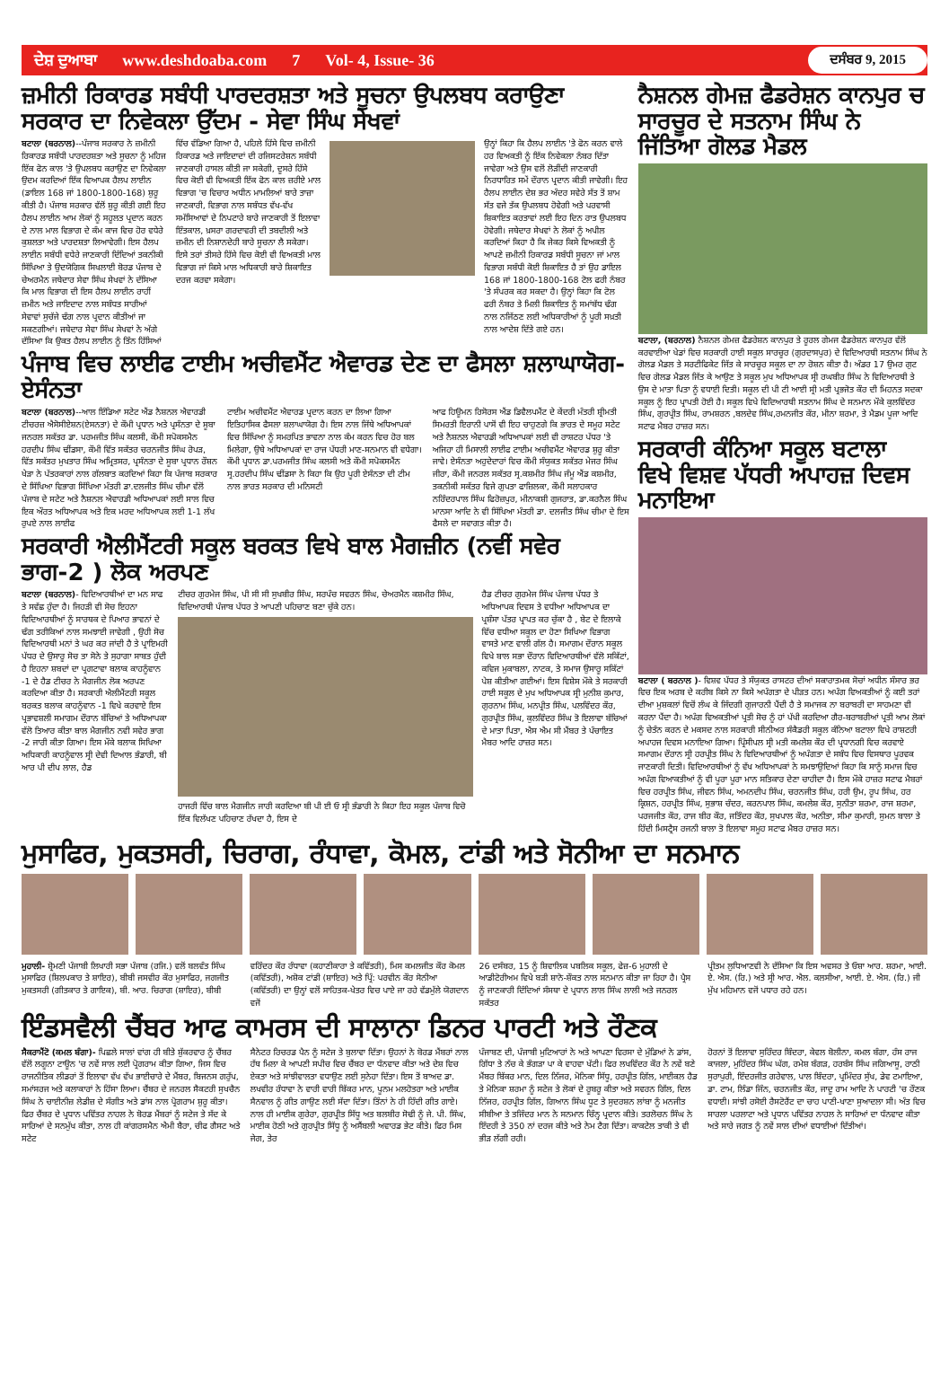ਦੇਸ਼ ਦੁਆਬਾ www.deshdoaba.com 7 Vol- 4, Issue- 36
ਦਸੰਬਰ 9, 2015
ਜ਼ਮੀਨੀ ਰਿਕਾਰਡ ਸਬੰਧੀ ਪਾਰਦਰਸ਼ਤਾ ਅਤੇ ਸੂਚਨਾ ਉਪਲਬਧ ਕਰਾਉਣਾ ਸਰਕਾਰ ਦਾ ਨਿਵੇਕਲਾ ਉੱਦਮ - ਸੇਵਾ ਸਿੰਘ ਸੇਖਵਾਂ
ਬਟਾਲਾ (ਬਰਨਾਲ)--ਪੰਜਾਬ ਸਰਕਾਰ ਨੇ ਜ਼ਮੀਨੀ ਰਿਕਾਰਡ ਸਬੰਧੀ ਪਾਰਦਰਸ਼ਤਾ ਅਤੇ ਸੂਚਨਾ ਨੂੰ ਮਹਿਜ ਇੱਕ ਫੋਨ ਕਾਲ 'ਤੇ ਉਪਲਬਧ ਕਰਾਉਣ ਦਾ ਨਿਵੇਕਲਾ ਉਦਮ ਕਰਦਿਆਂ ਇੱਕ ਵਿਆਪਕ ਹੈਲਪ ਲਾਈਨ (ਡਾਇਲ 168 ਜਾਂ 1800-1800-168) ਸ਼ੁਰੂ ਕੀਤੀ ਹੈ। ਪੰਜਾਬ ਸਰਕਾਰ ਵੱਲੋਂ ਸ਼ੁਰੂ ਕੀਤੀ ਗਈ ਇਹ ਹੈਲਪ ਲਾਈਨ ਆਮ ਲੋਕਾਂ ਨੂੰ ਸਹੂਲਤ ਪ੍ਰਦਾਨ ਕਰਨ ਦੇ ਨਾਲ ਮਾਲ ਵਿਭਾਗ ਦੇ ਕੰਮ ਕਾਜ ਵਿਚ ਹੋਰ ਵਧੇਰੇ ਕੁਸ਼ਲਤਾ ਅਤੇ ਪਾਰਦਸ਼ਤਾ ਲਿਆਵੇਗੀ। ਇਸ ਹੈਲਪ ਲਾਈਨ ਸਬੰਧੀ ਵਧੇਰੇ ਜਾਣਕਾਰੀ ਦਿੰਦਿਆਂ ਤਕਨੀਕੀ ਸਿੱਖਿਆ ਤੇ ਉਦਯੋਗਿਕ ਸਿਖਲਾਈ ਬੋਰਡ ਪੰਜਾਬ ਦੇ ਚੇਅਰਮੈਨ ਜਥੇਦਾਰ ਸੇਵਾ ਸਿੰਘ ਸੇਖਵਾਂ ਨੇ ਦੱਸਿਆ ਕਿ ਮਾਲ ਵਿਭਾਗ ਦੀ ਇਸ ਹੈਲਪ ਲਾਈਨ ਰਾਹੀਂ ਜ਼ਮੀਨ ਅਤੇ ਜਾਇਦਾਦ ਨਾਲ ਸਬੰਧਤ ਸਾਰੀਆਂ ਸੇਵਾਵਾਂ ਸੁਚੱਜੇ ਢੰਗ ਨਾਲ ਪ੍ਰਦਾਨ ਕੀਤੀਆਂ ਜਾ ਸਕਣਗੀਆਂ। ਜਥੇਦਾਰ ਸੇਵਾ ਸਿੰਘ ਸੇਖਵਾਂ ਨੇ ਅੱਗੇ ਦੱਸਿਆ ਕਿ ਉਕਤ ਹੈਲਪ ਲਾਈਨ ਨੂੰ ਤਿੰਨ ਹਿੱਸਿਆਂ
ਵਿੱਚ ਵੰਡਿਆ ਗਿਆ ਹੈ, ਪਹਿਲੇ ਹਿੱਸੇ ਵਿਚ ਜ਼ਮੀਨੀ ਰਿਕਾਰਡ ਅਤੇ ਜਾਇਦਾਦਾਂ ਦੀ ਰਜਿਸਟਰੇਸ਼ਨ ਸਬੰਧੀ ਜਾਣਕਾਰੀ ਹਾਸਲ ਕੀਤੀ ਜਾ ਸਕੇਗੀ, ਦੂਸਰੇ ਹਿੱਸੇ ਵਿਚ ਕੋਈ ਵੀ ਵਿਅਕਤੀ ਇੱਕ ਫੋਨ ਕਾਲ ਜ਼ਰੀਏ ਮਾਲ ਵਿਭਾਗ 'ਚ ਵਿਚਾਰ ਅਧੀਨ ਮਾਮਲਿਆਂ ਬਾਰੇ ਤਾਜ਼ਾ ਜਾਣਕਾਰੀ, ਵਿਭਾਗ ਨਾਲ ਸਬੰਧਤ ਵੱਖ-ਵੱਖ ਸਮੱਸਿਆਵਾਂ ਦੇ ਨਿਪਟਾਰੇ ਬਾਰੇ ਜਾਣਕਾਰੀ ਤੋਂ ਇਲਾਵਾ ਇੰਤਕਾਲ, ਖ਼ਸਰਾ ਗਰਦਾਵਰੀ ਦੀ ਤਬਦੀਲੀ ਅਤੇ ਜ਼ਮੀਨ ਦੀ ਨਿਸ਼ਾਨਦੇਹੀ ਬਾਰੇ ਸੂਚਨਾ ਲੈ ਸਕੇਗਾ। ਇਸੇ ਤਰਾਂ ਤੀਸਰੇ ਹਿੱਸੇ ਵਿਚ ਕੋਈ ਵੀ ਵਿਅਕਤੀ ਮਾਲ ਵਿਭਾਗ ਜਾਂ ਕਿਸੇ ਮਾਲ ਅਧਿਕਾਰੀ ਬਾਰੇ ਸ਼ਿਕਾਇਤ ਦਰਜ ਕਰਵਾ ਸਕੇਗਾ।
ਉਨ੍ਹਾਂ ਕਿਹਾ ਕਿ ਹੈਲਪ ਲਾਈਨ 'ਤੇ ਫੋਨ ਕਰਨ ਵਾਲੇ ਹਰ ਵਿਅਕਤੀ ਨੂੰ ਇੱਕ ਨਿਵੇਕਲਾ ਨੰਬਰ ਦਿੱਤਾ ਜਾਵੇਗਾ ਅਤੇ ਉਸ ਵਲੋਂ ਲੋੜੀਂਦੀ ਜਾਣਕਾਰੀ ਨਿਰਧਾਰਿਤ ਸਮੇਂ ਦੌਰਾਨ ਪ੍ਰਦਾਨ ਕੀਤੀ ਜਾਵੇਗੀ। ਇਹ ਹੈਲਪ ਲਾਈਨ ਦੇਸ਼ ਭਰ ਅੰਦਰ ਸਵੇਰੇ ਸੱਤ ਤੋਂ ਸ਼ਾਮ ਸੱਤ ਵਜੇ ਤੱਕ ਉਪਲਬਧ ਹੋਵੇਗੀ ਅਤੇ ਪਰਵਾਸੀ ਸ਼ਿਕਾਇਤ ਕਰਤਾਵਾਂ ਲਈ ਇਹ ਦਿਨ ਰਾਤ ਉਪਲਬਧ ਹੋਵੇਗੀ। ਜਥੇਦਾਰ ਸੇਖਵਾਂ ਨੇ ਲੋਕਾਂ ਨੂੰ ਅਪੀਲ ਕਰਦਿਆਂ ਕਿਹਾ ਹੈ ਕਿ ਜੇਕਰ ਕਿਸੇ ਵਿਅਕਤੀ ਨੂੰ ਆਪਣੇ ਜ਼ਮੀਨੀ ਰਿਕਾਰਡ ਸਬੰਧੀ ਸੂਚਨਾ ਜਾਂ ਮਾਲ ਵਿਭਾਗ ਸਬੰਧੀ ਕੋਈ ਸ਼ਿਕਾਇਤ ਹੈ ਤਾਂ ਉਹ ਡਾਇਲ 168 ਜਾਂ 1800-1800-168 ਟੋਲ ਫਰੀ ਨੰਬਰ 'ਤੇ ਸੰਪਰਕ ਕਰ ਸਕਦਾ ਹੈ। ਉਨ੍ਹਾਂ ਕਿਹਾ ਕਿ ਟੋਲ ਫਰੀ ਨੰਬਰ ਤੇ ਮਿਲੀ ਸ਼ਿਕਾਇਤ ਨੂੰ ਸਮਾਂਬੱਧ ਢੰਗ ਨਾਲ ਨਜਿੱਠਣ ਲਈ ਅਧਿਕਾਰੀਆਂ ਨੂੰ ਪੂਰੀ ਸਖ਼ਤੀ ਨਾਲ ਆਦੇਸ਼ ਦਿੱਤੇ ਗਏ ਹਨ।
ਪੰਜਾਬ ਵਿਚ ਲਾਈਫ ਟਾਈਮ ਅਚੀਵਮੈਂਟ ਐਵਾਰਡ ਦੇਣ ਦਾ ਫੈਸਲਾ ਸ਼ਲਾਘਾਯੋਗ-ਏਸੰਨਤਾ
ਬਟਾਲਾ (ਬਰਨਾਲ)--ਆਲ ਇੰਡਿਆ ਸਟੇਟ ਐਂਡ ਨੈਸ਼ਨਲ ਐਵਾਰਡੀ ਟੀਚਰਜ਼ ਐਸੋਸੀਏਸ਼ਨ(ਏਸਨਤਾ) ਦੇ ਕੌਮੀ ਪ੍ਰਧਾਨ ਅਤੇ ਪ੍ਰਸੰਨਤਾ ਦੇ ਸੂਬਾ ਜਨਰਲ ਸਕੱਤਰ ਡਾ. ਪਰਮਜੀਤ ਸਿੰਘ ਕਲਸੀ, ਕੌਮੀ ਸਪੋਕਸਮੈਨ ਹਰਦੀਪ ਸਿੰਘ ਢੀਂਡਸਾ, ਕੌਮੀ ਵਿੱਤ ਸਕੱਤਰ ਚਰਨਜੀਤ ਸਿੰਘ ਰੋਪੜ, ਵਿੱਤ ਸਕੱਤਰ ਮੁਖਤਾਰ ਸਿੰਘ ਅਮ੍ਰਿਤਸਰ, ਪ੍ਰਸੰਨਤਾ ਦੇ ਸੂਬਾ ਪ੍ਰਧਾਨ ਰੌਸ਼ਨ ਖੇੜਾ ਨੇ ਪੱਤਰਕਾਰਾਂ ਨਾਲ ਗੱਲਬਾਤ ਕਰਦਿਆਂ ਕਿਹਾ ਕਿ ਪੰਜਾਬ ਸਰਕਾਰ ਦੇ ਸਿੱਖਿਆ ਵਿਭਾਗ ਸਿੱਖਿਆ ਮੰਤਰੀ ਡਾ.ਦਲਜੀਤ ਸਿੰਘ ਚੀਮਾ ਵੱਲੋਂ ਪੰਜਾਬ ਦੇ ਸਟੇਟ ਅਤੇ ਨੈਸ਼ਨਲ ਐਵਾਰਡੀ ਅਧਿਆਪਕਾਂ ਲਈ ਸਾਲ ਵਿਚ ਇਕ ਔਰਤ ਅਧਿਆਪਕ ਅਤੇ ਇਕ ਮਰਦ ਅਧਿਆਪਕ ਲਈ 1-1 ਲੱਖ ਰੁਪਏ ਨਾਲ ਲਾਈਫ
ਟਾਈਮ ਅਚੀਵਮੈਂਟ ਐਵਾਰਡ ਪ੍ਰਦਾਨ ਕਰਨ ਦਾ ਲਿਆ ਗਿਆ ਇਤਿਹਾਸਿਕ ਫੈਸਲਾ ਸ਼ਲਾਘਾਯੋਗ ਹੈ। ਇਸ ਨਾਲ ਜਿੱਥੇ ਅਧਿਆਪਕਾਂ ਵਿਚ ਸਿੱਖਿਆ ਨੂੰ ਸਮਰਪਿਤ ਭਾਵਨਾ ਨਾਲ ਕੰਮ ਕਰਨ ਵਿਚ ਹੋਰ ਬਲ ਮਿਲੇਗਾ, ਉਥੇ ਅਧਿਆਪਕਾਂ ਦਾ ਰਾਜ ਪੱਧਰੀ ਮਾਣ-ਸਨਮਾਨ ਵੀ ਵਧੇਗਾ। ਕੌਮੀ ਪ੍ਰਧਾਨ ਡਾ.ਪਰਮਜੀਤ ਸਿੰਘ ਕਲਸੀ ਅਤੇ ਕੌਮੀ ਸਪੋਕਸਮੈਂਨ ਸ੍ਰ.ਹਰਦੀਪ ਸਿੰਘ ਢੀਂਡਸਾ ਨੇ ਕਿਹਾ ਕਿ ਉਹ ਪੂਰੀ ਏਸੰਨਤਾ ਦੀ ਟੀਮ ਨਾਲ ਭਾਰਤ ਸਰਕਾਰ ਦੀ ਮਨਿਸਟੀ
ਆਫ ਹਿਊਮਨ ਰਿਸੋਰਸ ਐਂਡ ਡਿਵੈਲਪਮੈਂਟ ਦੇ ਕੇਂਦਰੀ ਮੰਤਰੀ ਸ਼੍ਰੀਮਤੀ ਸਿਮਰਤੀ ਇਰਾਨੀ ਪਾਸੋਂ ਵੀ ਇਹ ਚਾਹੁਣਗੇ ਕਿ ਭਾਰਤ ਦੇ ਸਮੂਹ ਸਟੇਟ ਅਤੇ ਨੈਸ਼ਨਲ ਐਵਾਰਡੀ ਅਧਿਆਪਕਾਂ ਲਈ ਵੀ ਰਾਸ਼ਟਰ ਪੱਧਰ 'ਤੇ ਅਜਿਹਾ ਹੀ ਮਿਸਾਲੀ ਲਾਈਫ ਟਾਈਮ ਅਚੀਵਮੈਂਟ ਐਵਾਰਡ ਸ਼ੁਰੂ ਕੀਤਾ ਜਾਵੇ। ਏਸੰਨਤਾ ਅਹੁਦੇਦਾਰਾਂ ਵਿਚ ਕੌਮੀ ਸੰਯੁਕਤ ਸਕੱਤਰ ਮੇਜਰ ਸਿੰਘ ਜੀਰਾ, ਕੌਮੀ ਜਨਰਲ ਸਕੱਤਰ ਸ੍ਰ.ਕਸ਼ਮੀਰ ਸਿੰਘ ਜੰਮੂ ਐਂਡ ਕਸ਼ਮੀਰ, ਤਕਨੀਕੀ ਸਕੱਤਰ ਵਿਜੇ ਗੁਪਤਾ ਫਾਜ਼ਿਲਕਾ, ਕੌਮੀ ਸਲਾਹਕਾਰ ਨਰਿੰਦਰਪਾਲ ਸਿੰਘ ਫਿਰੋਜ਼ਪੁਰ, ਮੀਨਾਕਸ਼ੀ ਗੁਜਰਾਤ, ਡਾ.ਕਰਨੈਲ ਸਿੰਘ ਮਾਨਸਾ ਆਦਿ ਨੇ ਵੀ ਸਿੱਖਿਆ ਮੰਤਰੀ ਡਾ. ਦਲਜੀਤ ਸਿੰਘ ਚੀਮਾ ਦੇ ਇਸ ਫੈਸਲੇ ਦਾ ਸਵਾਗਤ ਕੀਤਾ ਹੈ।
ਸਰਕਾਰੀ ਐਲੀਮੈਂਟਰੀ ਸਕੂਲ ਬਰਕਤ ਵਿਖੇ ਬਾਲ ਮੈਗਜ਼ੀਨ (ਨਵੀਂ ਸਵੇਰ ਭਾਗ-2 ) ਲੋਕ ਅਰਪਣ
ਬਟਾਲਾ (ਬਰਨਾਲ)- ਵਿਦਿਆਰਥੀਆਂ ਦਾ ਮਨ ਸਾਫ ਤੇ ਸਵੱਛ ਹੁੰਦਾ ਹੈ। ਜਿਹੜੀ ਵੀ ਸੋਚ ਇਹਨਾ ਵਿਦਿਆਰਥੀਆਂ ਨੂੰ ਸਾਰਥਕ ਦੇ ਪਿਆਰ ਭਾਵਨਾਂ ਦੇ ਢੰਗ ਤਰੀਕਿਆਂ ਨਾਲ ਸਮਝਾਈ ਜਾਵੇਗੀ , ਉਹੀ ਸੋਚ ਵਿਦਿਆਰਥੀ ਮਨਾਂ ਤੇ ਘਰ ਕਰ ਜਾਂਦੀ ਹੈ ਤੇ ਪ੍ਰਾਇਮਰੀ ਪੱਧਰ ਦੇ ਉਸਾਰੂ ਸੋਚ ਤਾ ਸੋਨੇ ਤੇ ਸੁਹਾਗਾ ਸਾਬਤ ਹੁੰਦੀ ਹੈ ਇਹਨਾ ਸ਼ਬਦਾਂ ਦਾ ਪ੍ਰਗਟਾਵਾ ਬਲਾਕ ਕਾਹਨੂੰਵਾਨ -1 ਦੇ ਹੈਡ ਟੀਚਰ ਨੇ ਮੈਗਜੀਨ ਲੋਕ ਅਰਪਣ ਕਰਦਿਆ ਕੀਤਾ ਹੈ। ਸਰਕਾਰੀ ਐਲੀਮੈਂਟਰੀ ਸਕੂਲ ਬਰਕਤ ਬਲਾਕ ਕਾਹਨੂੰਵਾਨ -1 ਵਿਖੇ ਕਰਵਾਏ ਇਸ ਪ੍ਰਭਾਵਸ਼ਲੀ ਸਮਾਗਮ ਦੌਰਾਨ ਬੱਚਿਆਂ ਤੇ ਅਧਿਆਪਕਾ ਵੱਲੋ ਤਿਆਰ ਕੀਤਾ ਬਾਲ ਮੈਗਜੀਨ ਨਵੀ ਸਵੇਰ ਭਾਗ -2 ਜਾਰੀ ਕੀਤਾ ਗਿਆ। ਇਸ ਮੌਕੇ ਬਲਾਕ ਸਿਖਿਆ ਅਧਿਕਾਰੀ ਕਾਹਨੂੰਵਾਲ ਸ੍ਰੀ ਦੇਵੀ ਦਿਆਲ ਭੰਡਾਰੀ, ਬੀ ਆਰ ਪੀ ਦੀਪ ਲਾਲ, ਹੈਡ
ਟੀਚਰ ਗੁਰਮੇਜ ਸਿੰਘ, ਪੀ ਸੀ ਸੀ ਸੁਖਬੀਰ ਸਿੰਘ, ਸਰਪੰਚ ਸਵਰਨ ਸਿੰਘ, ਚੇਅਰਮੈਨ ਕਸ਼ਮੀਰ ਸਿੰਘ, ਵਿਦਿਆਰਥੀ ਪੰਜਾਬ ਪੱਧਰ ਤੇ ਆਪਣੀ ਪਹਿਚਾਣ ਬਣਾ ਚੁੱਕੇ ਹਨ।
ਹਾਜਰੀ ਵਿੱਚ ਬਾਲ ਮੈਗਜੀਨ ਜਾਰੀ ਕਰਦਿਆ ਬੀ ਪੀ ਈ ਓ ਸ੍ਰੀ ਭੰਡਾਰੀ ਨੇ ਕਿਹਾ ਇਹ ਸਕੂਲ ਪੰਜਾਬ ਵਿਚੋ ਇੱਕ ਵਿਲੱਖਣ ਪਹਿਚਾਣ ਰੱਖਦਾ ਹੈ, ਇਸ ਦੇ
ਹੈਡ ਟੀਚਰ ਗੁਰਮੇਜ ਸਿੰਘ ਪੰਜਾਬ ਪੱਧਰ ਤੇ ਅਧਿਆਪਕ ਦਿਵਸ ਤੇ ਵਧੀਆ ਅਧਿਆਪਕ ਦਾ ਪ੍ਰਸ਼ੰਸਾ ਪੱਤਰ ਪ੍ਰਾਪਤ ਕਰ ਚੁੱਕਾ ਹੈ , ਬੇਟ ਦੇ ਇਲਾਕੇ ਵਿੱਚ ਵਧੀਆ ਸਕੂਲ ਦਾ ਹੋਣਾ ਸਿਖਿਆ ਵਿਭਾਗ ਵਾਸਤੇ ਮਾਣ ਵਾਲੀ ਗੱਲ ਹੈ। ਸਮਾਗਮ ਦੌਰਾਨ ਸਕੂਲ ਵਿਖੇ ਬਾਲ ਸਭਾ ਦੌਰਾਨ ਵਿਦਿਆਰਥੀਆਂ ਵੱਲੋ ਸਕਿੱਟਾਂ, ਕਵਿਜ ਮੁਕਾਬਲਾ, ਨਾਟਕ, ਤੇ ਸਮਾਜ ਉਸਾਰੂ ਸਕਿੱਟਾਂ ਪੇਸ਼ ਕੀਤੀਆ ਗਈਆਂ। ਇਸ ਵਿਸ਼ੇਸ ਮੌਕੇ ਤੇ ਸਰਕਾਰੀ ਹਾਈ ਸਕੂਲ ਦੇ ਮੁਖ ਅਧਿਆਪਕ ਸ੍ਰੀ ਮੁਨੀਸ਼ ਕੁਮਾਰ, ਗੁਰਨਾਮ ਸਿੰਘ, ਮਨਪ੍ਰੀਤ ਸਿੰਘ, ਪਲਵਿੰਦਰ ਕੌਰ, ਗੁਰਪ੍ਰੀਤ ਸਿੰਘ, ਕੁਲਵਿੰਦਰ ਸਿੰਘ ਤੋ ਇਲਾਵਾ ਬੱਚਿਆਂ ਦੇ ਮਾਤਾ ਪਿਤਾ, ਐਸ ਐਮ ਸੀ ਮੈਂਬਰ ਤੇ ਪੰਚਾਇਤ ਮੈਬਰ ਆਦਿ ਹਾਜ਼ਰ ਸਨ।
ਨੈਸ਼ਨਲ ਗੇਮਜ਼ ਫੈਡਰੇਸ਼ਨ ਕਾਨਪੁਰ ਚ ਸਾਰਚੂਰ ਦੇ ਸਤਨਾਮ ਸਿੰਘ ਨੇ ਜਿੱਤਿਆ ਗੋਲਡ ਮੈਡਲ
ਬਟਾਲਾ, (ਬਰਨਾਲ) ਨੈਸ਼ਨਲ ਗੇਮਜ਼ ਫੈਡਰੇਸ਼ਨ ਕਾਨਪੁਰ ਤੇ ਰੂਰਲ ਗੇਮਜ ਫੈਡਰੇਸ਼ਨ ਕਾਨਪੁਰ ਵੱਲੋਂ ਕਰਵਾਈਆ ਖੇਡਾਂ ਵਿਚ ਸਰਕਾਰੀ ਹਾਈ ਸਕੂਲ ਸਾਰਚੂਰ (ਗੁਰਦਾਸਪੁਰ) ਦੇ ਵਿਦਿਆਰਥੀ ਸਤਨਾਮ ਸਿੰਘ ਨੇ ਗੋਲਡ ਮੈਡਲ ਤੇ ਸਰਟੀਫਿਕੇਟ ਜਿੱਤ ਕੇ ਸਾਰਚੂਰ ਸਕੂਲ ਦਾ ਨਾ ਰੋਸ਼ਨ ਕੀਤਾ ਹੈ। ਅੰਡਰ 17 ਉਮਰ ਗੁਟ ਵਿਚ ਗੋਲਡ ਮੈਡਲ ਜਿੱਤ ਕੇ ਆਉਣ ਤੇ ਸਕੂਲ ਮੁਖ ਅਧਿਆਪਕ ਸ੍ਰੀ ਰਘਬੀਰ ਸਿੰਘ ਨੇ ਵਿਦਿਆਰਥੀ ਤੇ ਉਸ ਦੇ ਮਾਤਾ ਪਿਤਾ ਨੂੰ ਵਧਾਈ ਦਿਤੀ। ਸਕੂਲ ਦੀ ਪੀ ਟੀ ਆਈ ਸ੍ਰੀ ਮਤੀ ਪ੍ਰਭਜੋਤ ਕੌਰ ਦੀ ਮਿਹਨਤ ਸਦਕਾ ਸਕੂਲ ਨੂੰ ਇਹ ਪ੍ਰਾਪਤੀ ਹੋਈ ਹੈ। ਸਕੂਲ ਵਿਖੇ ਵਿਦਿਆਰਥੀ ਸਤਨਾਮ ਸਿੰਘ ਦੇ ਸਨਮਾਨ ਮੌਕੇ ਕੁਲਵਿੰਦਰ ਸਿੰਘ, ਗੁਰਪ੍ਰੀਤ ਸਿੰਘ, ਰਾਮਸ਼ਰਨ ,ਬਲਦੇਵ ਸਿੰਘ,ਰਮਨਜੀਤ ਕੌਰ, ਮੀਨਾ ਸ਼ਰਮਾ, ਤੇ ਮੈਡਮ ਪੂਜਾ ਆਦਿ ਸਟਾਫ ਮੈਬਰ ਹਾਜ਼ਰ ਸਨ।
ਸਰਕਾਰੀ ਕੰਨਿਆ ਸਕੂਲ ਬਟਾਲਾ ਵਿਖੇ ਵਿਸ਼ਵ ਪੱਧਰੀ ਅਪਾਹਜ਼ ਦਿਵਸ ਮਨਾਇਆ
ਬਟਾਲਾ ( ਬਰਨਾਲ )- ਵਿਸ਼ਵ ਪੱਧਰ ਤੇ ਸੰਯੁਕਤ ਰਾਸਟਰ ਦੀਆਂ ਸਕਾਰਾਤਮਕ ਸੋਚਾਂ ਅਧੀਨ ਸੰਸਾਰ ਭਰ ਵਿਚ ਇਕ ਅਰਬ ਦੇ ਕਰੀਬ ਕਿਸੇ ਨਾ ਕਿਸੇ ਅਪੰਗਤਾ ਦੇ ਪੀੜਤ ਹਨ। ਅਪੰਗ ਵਿਅਕਤੀਆਂ ਨੂੰ ਕਈ ਤਰਾਂ ਦੀਆ ਮੁਸ਼ਕਲਾਂ ਵਿਚੋਂ ਲੰਘ ਕੇ ਜਿੰਦਗੀ ਗੁਜਾਰਨੀ ਪੈਂਦੀ ਹੈ ਤੇ ਸਮਾਜਕ ਨਾ ਬਰਾਬਰੀ ਦਾ ਸਾਹਮਣਾ ਵੀ ਕਰਨਾ ਪੈਂਦਾ ਹੈ। ਅਪੰਗ ਵਿਅਕਤੀਆਂ ਪ੍ਰਤੀ ਸੋਚ ਨੂੰ ਹਾਂ ਪੱਖੀ ਕਰਦਿਆ ਗੈਰ-ਬਰਾਬਰੀਆਂ ਪ੍ਰਤੀ ਆਮ ਲੋਕਾਂ ਨੂੰ ਚੇਤੰਨ ਕਰਨ ਦੇ ਮਕਸਦ ਨਾਲ ਸਰਕਾਰੀ ਸੀਨੀਅਰ ਸੰਕੈਡਰੀ ਸਕੂਲ ਕੰਨਿਆ ਬਟਾਲਾ ਵਿਖੇ ਰਾਸ਼ਟਰੀ ਅਪਾਹਜ ਦਿਵਸ ਮਨਾਇਆ ਗਿਆ। ਪ੍ਰਿੰਸੀਪਲ ਸ੍ਰੀ ਮਤੀ ਕਮਲੇਸ਼ ਕੌਰ ਦੀ ਪ੍ਰਧਾਨਗੀ ਵਿਚ ਕਰਵਾਏ ਸਮਾਗਮ ਦੌਰਾਨ ਸ੍ਰੀ ਹਰਪ੍ਰੀਤ ਸਿੰਘ ਨੇ ਵਿਦਿਆਰਥੀਆਂ ਨੂੰ ਅਪੰਗਤਾ ਦੇ ਸਬੰਧ ਵਿਚ ਵਿਸਥਾਰ ਪੂਰਵਕ ਜਾਣਕਾਰੀ ਦਿਤੀ। ਵਿਦਿਆਰਥੀਆਂ ਨੂੰ ਵੱਖ ਅਧਿਆਪਕਾਂ ਨੇ ਸਮਝਾਉਦਿਆਂ ਕਿਹਾ ਕਿ ਸਾਨੂੰ ਸਮਾਜ ਵਿਚ ਅਪੰਗ ਵਿਆਕਤੀਆਂ ਨੂੰ ਵੀ ਪੂਰਾ ਪੂਰਾ ਮਾਨ ਸਤਿਕਾਰ ਦੇਣਾ ਚਾਹੀਦਾ ਹੈ। ਇਸ ਮੌਕੇ ਹਾਜ਼ਰ ਸਟਾਫ ਮੈਬਰਾਂ ਵਿਚ ਹਰਪ੍ਰੀਤ ਸਿੰਘ, ਜੀਵਨ ਸਿੰਘ, ਅਮਨਦੀਪ ਸਿੰਘ, ਚਰਨਜੀਤ ਸਿੰਘ, ਹਰੀ ਉਮ, ਰੂਪ ਸਿੰਘ, ਹਰ ਕ੍ਰਿਸ਼ਨ, ਹਰਪ੍ਰੀਤ ਸਿੰਘ, ਸੁਭਾਸ਼ ਚੰਦਰ, ਕਰਨਪਾਲ ਸਿੰਘ, ਕਮਲੇਸ਼ ਕੌਰ, ਸੁਨੀਤਾ ਸ਼ਰਮਾ, ਰਾਜ ਸ਼ਰਮਾ, ਪਰਜਜੀਤ ਕੌਰ, ਰਾਜ ਬੀਰ ਕੌਰ, ਜਤਿੰਦਰ ਕੌਰ, ਸੁਖਪਾਲ ਕੌਰ, ਅਨੀਤਾ, ਸੀਮਾ ਕੁਮਾਰੀ, ਸੁਮਨ ਬਾਲਾ ਤੇ ਹਿੰਦੀ ਮਿਸਟ੍ਰੈਸ ਰਜਨੀ ਬਾਲਾ ਤੋ ਇਲਾਵਾ ਸਮੂਹ ਸਟਾਫ ਮੈਬਰ ਹਾਜ਼ਰ ਸਨ।
ਮੁਸਾਫਿਰ, ਮੁਕਤਸਰੀ, ਚਿਰਾਗ, ਰੰਧਾਵਾ, ਕੋਮਲ, ਟਾਂਡੀ ਅਤੇ ਸੋਨੀਆ ਦਾ ਸਨਮਾਨ
ਮੁਹਾਲੀ- ਸ਼੍ਰੋਮਣੀ ਪੰਜਾਬੀ ਲਿਖਾਰੀ ਸਭਾ ਪੰਜਾਬ (ਰਜਿ.) ਵਲੋਂ ਬਲਵੰਤ ਸਿੰਘ ਮੁਸਾਫਿਰ (ਸ਼ਿਲਪਕਾਰ ਤੇ ਸ਼ਾਇਰ), ਬੀਬੀ ਜਸਵੀਰ ਕੌਰ ਮੁਸਾਫਿਰ, ਜਗਜੀਤ ਮੁਕਤਸਰੀ (ਗੀਤਕਾਰ ਤੇ ਗਾਇਕ), ਬੀ. ਆਰ. ਚਿਰਾਗ (ਸ਼ਾਇਰ), ਬੀਬੀ
ਵਰਿੰਦਰ ਕੌਰ ਰੰਧਾਵਾ (ਕਹਾਣੀਕਾਰਾ ਤੇ ਕਵਿੱਤਰੀ), ਮਿਸ ਕਮਲਜੀਤ ਕੌਰ ਕੋਮਲ (ਕਵਿੱਤਰੀ), ਅਸ਼ੋਕ ਟਾਂਡੀ (ਸ਼ਾਇਰ) ਅਤੇ ਪ੍ਰਿੰ: ਪਰਵੀਨ ਕੌਰ ਸੋਨੀਆ (ਕਵਿੱਤਰੀ) ਦਾ ਉਨ੍ਹਾਂ ਵਲੋਂ ਸਾਹਿਤਕ-ਖੇਤਰ ਵਿਚ ਪਾਏ ਜਾ ਰਹੇ ਵੱਡਮੁੱਲੇ ਯੋਗਦਾਨ ਵਜੋਂ
26 ਦਸੰਬਰ, 15 ਨੂੰ ਸ਼ਿਵਾਲਿਕ ਪਬਲਿਕ ਸਕੂਲ, ਫੇਜ਼-6 ਮੁਹਾਲੀ ਦੇ ਆਡੀਟੋਰੀਅਮ ਵਿਖੇ ਬੜੀ ਸ਼ਾਨੋ-ਸ਼ੌਕਤ ਨਾਲ ਸਨਮਾਨ ਕੀਤਾ ਜਾ ਰਿਹਾ ਹੈ। ਪ੍ਰੈਸ ਨੂੰ ਜਾਣਕਾਰੀ ਦਿੰਦਿਆਂ ਸੰਸਥਾ ਦੇ ਪ੍ਰਧਾਨ ਲਾਲ ਸਿੰਘ ਲਾਲੀ ਅਤੇ ਜਨਰਲ ਸਕੱਤਰ
ਪ੍ਰੀਤਮ ਲੁਧਿਆਣਵੀ ਨੇ ਦੱਸਿਆ ਕਿ ਇਸ ਅਵਸਰ ਤੇ ਓਸ਼ਾ ਆਰ. ਸ਼ਰਮਾ, ਆਈ. ਏ. ਐਸ. (ਰਿ.) ਅਤੇ ਸ੍ਰੀ ਆਰ. ਐਲ. ਕਲਸੀਆ, ਆਈ. ਏ. ਐਸ. (ਰਿ.) ਜੀ ਮੁੱਖ ਮਹਿਮਾਨ ਵਜੋਂ ਪਧਾਰ ਰਹੇ ਹਨ।
ਇੰਡਸਵੈਲੀ ਚੈਂਬਰ ਆਫ ਕਾਮਰਸ ਦੀ ਸਾਲਾਨਾ ਡਿਨਰ ਪਾਰਟੀ ਅਤੇ ਰੌਣਕ
ਸੈਕਰਾਮੈਂਟੋ (ਕਮਲ ਬੰਗਾ)- ਪਿਛਲੇ ਸਾਲਾਂ ਵਾਂਗ ਹੀ ਬੀਤੇ ਸ਼ੁੱਕਰਵਾਰ ਨੂੰ ਚੈਂਬਰ ਵੱਲੋਂ ਲਗੂਨਾ ਟਾਊਨ 'ਚ ਨਵੇਂ ਸਾਲ ਲਈ ਪ੍ਰੋਗਰਾਮ ਕੀਤਾ ਗਿਆ, ਜਿਸ ਵਿਚ ਰਾਜਨੀਤਿਕ ਲੀਡਰਾਂ ਤੋਂ ਇਲਾਵਾ ਵੱਖ ਵੱਖ ਭਾਈਚਾਰੇ ਦੇ ਮੈਂਬਰ, ਬਿਜਨਸ ਗਰੁੱਪ, ਸਮਾਂਸਰਜ ਅਤੇ ਕਲਾਕਾਰਾਂ ਨੇ ਹਿੱਸਾ ਲਿਆ। ਚੈਂਬਰ ਦੇ ਜਨਰਲ ਸੈਕਟਰੀ ਸੁਖਚੈਨ ਸਿੰਘ ਨੇ ਚਾਈਨੀਜ਼ ਲੇਡੀਜ਼ ਦੇ ਸੰਗੀਤ ਅਤੇ ਡਾਂਸ ਨਾਲ ਪ੍ਰੋਗਰਾਮ ਸ਼ੁਰੂ ਕੀਤਾ। ਫਿਰ ਚੈਂਬਰ ਦੇ ਪ੍ਰਧਾਨ ਪਵਿੱਤਰ ਨਾਹਲ ਨੇ ਬੋਰਡ ਮੈਂਬਰਾਂ ਨੂੰ ਸਟੇਜ ਤੇ ਸੱਦ ਕੇ ਸਾਰਿਆਂ ਦੇ ਸਨਮੁੱਖ ਕੀਤਾ, ਨਾਲ ਹੀ ਕਾਂਗਰਸਮੈਨ ਐਮੀ ਬੈਰਾ, ਚੀਫ ਗੈਸਟ ਅਤੇ ਸਟੇਟ
ਸੈਨੇਟਰ ਰਿਚਰਡ ਪੈਨ ਨੂੰ ਸਟੇਜ ਤੇ ਬੁਲਾਵਾ ਦਿੱਤਾ। ਉਹਨਾਂ ਨੇ ਬੋਰਡ ਮੈਂਬਰਾਂ ਨਾਲ ਹੱਥ ਮਿਲਾ ਕੇ ਆਪਣੀ ਸਪੀਚ ਵਿਚ ਚੈਂਬਰ ਦਾ ਧੰਨਵਾਦ ਕੀਤਾ ਅਤੇ ਦੇਸ਼ ਵਿਚ ਏਕਤਾ ਅਤੇ ਸਾਂਝੀਵਾਲਤਾ ਵਧਾਉਣ ਲਈ ਸੁਨੇਹਾ ਦਿੱਤਾ। ਇਸ ਤੋਂ ਬਾਅਦ ਡਾ. ਲਖਵੀਰ ਰੰਧਾਵਾ ਨੇ ਵਾਰੀ ਵਾਰੀ ਬਿੱਕਰ ਮਾਨ, ਪੂਨਮ ਮਲਹੋਤਰਾ ਅਤੇ ਮਾਈਕ ਸੈਨਵਾਲ ਨੂੰ ਗੀਤ ਗਾਉਣ ਲਈ ਸੱਦਾ ਦਿੱਤਾ। ਤਿੰਨਾਂ ਨੇ ਹੀ ਹਿੰਦੀ ਗੀਤ ਗਾਏ। ਨਾਲ ਹੀ ਮਾਈਕ ਗੁਰੇਰਾ, ਗੁਰਪ੍ਰੀਤ ਸਿੱਧੂ ਅਤ ਬਲਬੀਰ ਸੋਢੀ ਨੂੰ ਜੇ. ਪੀ. ਸਿੰਘ, ਮਾਈਕ ਹੋਠੀ ਅਤੇ ਗੁਰਪ੍ਰੀਤ ਸਿੱਧੂ ਨੂੰ ਅਸੈਂਬਲੀ ਅਵਾਰਡ ਭੇਟ ਕੀਤੇ। ਫਿਰ ਮਿਸ ਜੇਗ, ਤੇਰ
ਪੰਜਾਬਣ ਦੀ, ਪੰਜਾਬੀ ਮੁਟਿਆਰਾਂ ਨੇ ਅਤੇ ਆਪਣਾ ਵਿਰਸਾ ਦੇ ਮੁੰਡਿਆਂ ਨੇ ਡਾਂਸ, ਗਿੱਧਾ ਤੇ ਨੱਚ ਕੇ ਭੰਗੜਾ ਪਾ ਕੇ ਵਾਹਵਾ ਖੱਟੀ। ਫਿਰ ਲਖਵਿੰਦਰ ਕੌਰ ਨੇ ਨਵੇਂ ਬਣੇ ਮੈਂਬਰ ਬਿੱਕਰ ਮਾਨ, ਦਿਲ ਨਿੱਜਰ, ਮੋਨਿਕਾ ਸਿੱਧੂ, ਹਰਪ੍ਰੀਤ ਗਿੱਲ, ਮਾਈਕਲ ਹੈਡ ਤੇ ਮੋਨਿਕਾ ਸ਼ਰਮਾ ਨੂੰ ਸਟੇਜ ਤੇ ਲੋਕਾਂ ਦੇ ਰੂਬਰੂ ਕੀਤਾ ਅਤੇ ਸਵਰਨ ਗਿੱਲ, ਦਿਲ ਨਿੱਜਰ, ਹਰਪ੍ਰੀਤ ਗਿੱਲ, ਗਿਆਨ ਸਿੰਘ ਧੂਟ ਤੇ ਸੁਦਰਸ਼ਨ ਲਾਂਬਾ ਨੂੰ ਮਨਜੀਤ ਸੀਬੀਆ ਤੇ ਤਜਿੰਦਰ ਮਾਨ ਨੇ ਸਨਮਾਨ ਚਿੰਨ੍ਹ ਪ੍ਰਦਾਨ ਕੀਤੇ। ਤਰਲੋਚਨ ਸਿੰਘ ਨੇ ਇੰਦਰੀ ਤੇ 350 ਨਾਂ ਦਰਜ ਕੀਤੇ ਅਤੇ ਨੇਮ ਟੈਗ ਦਿੱਤਾ। ਕਾਕਟੇਲ ਤਾਕੀ ਤੇ ਵੀ ਭੀੜ ਲੱਗੀ ਰਹੀ।
ਹੋਰਨਾਂ ਤੋਂ ਇਲਾਵਾ ਸੁਰਿੰਦਰ ਬਿੰਦਰਾ, ਕੇਵਲ ਬੋਲੀਨਾ, ਕਮਲ ਬੰਗਾ, ਹੰਸ ਰਾਜ ਕਾਜਲਾ, ਮੁਹਿੰਦਰ ਸਿੰਘ ਘੱਗ, ਰਮੇਸ਼ ਬੰਗੜ, ਹਰਬੰਸ ਸਿੰਘ ਜਗਿਆਸੂ, ਰਾਠੀ ਸੁਰਾਪੁਰੀ, ਇੰਦਰਜੀਤ ਗਰੇਵਾਲ, ਪਾਲ ਬਿੰਦਰਾ, ਪ੍ਰਮਿੰਦਰ ਸੁੱਖ, ਡੇਵ ਟਮਾਇਆ, ਡਾ. ਟਾਮ, ਲਿੰਡਾ ਜਿੰਨ, ਚਰਨਜੀਤ ਕੌਰ, ਜਾਦੂ ਰਾਮ ਆਦਿ ਨੇ ਪਾਰਟੀ 'ਚ ਰੌਣਕ ਵਧਾਈ। ਸਾਂਝੀ ਰਸੋਈ ਰੈਸਟੋਰੈਂਟ ਦਾ ਚਾਹ ਪਾਣੀ-ਖਾਣਾ ਸੁਆਦਲਾ ਸੀ। ਅੰਤ ਵਿਚ ਸਾਰਲਾ ਪਰਲਾਟਾ ਅਤੇ ਪ੍ਰਧਾਨ ਪਵਿੱਤਰ ਨਾਹਲ ਨੇ ਸਾਰਿਆਂ ਦਾ ਧੰਨਵਾਦ ਕੀਤਾ ਅਤੇ ਸਾਰੇ ਜਗਤ ਨੂੰ ਨਵੇਂ ਸਾਲ ਦੀਆਂ ਵਧਾਈਆਂ ਦਿੱਤੀਆਂ।